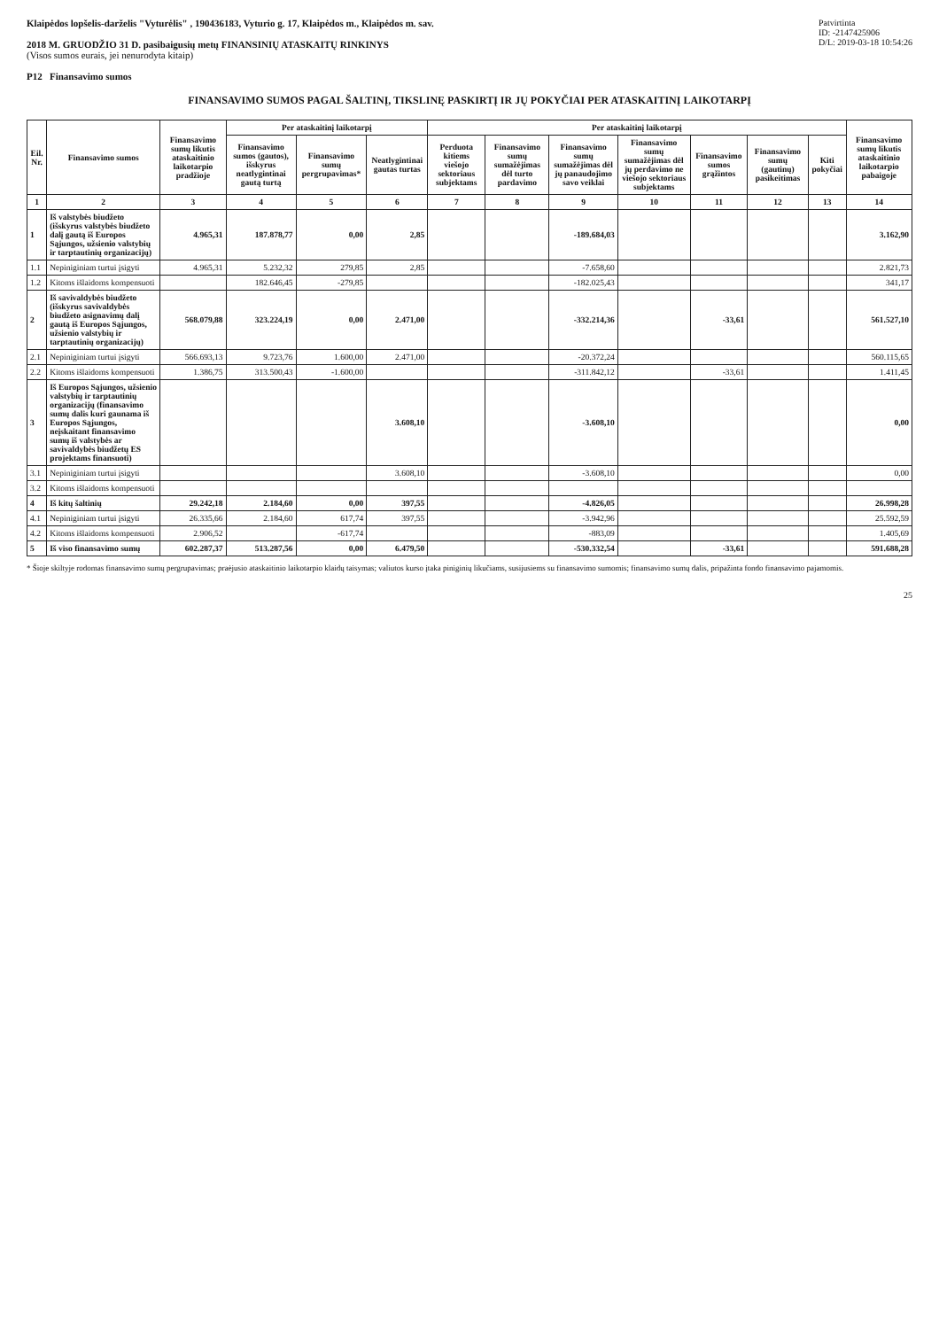Klaipėdos lopšelis-darželis "Vyturėlis" , 190436183, Vyturio g. 17, Klaipėdos m., Klaipėdos m. sav.
2018 M. GRUODŽIO 31 D. pasibaigusių metų FINANSINIŲ ATASKAITŲ RINKINYS
(Visos sumos eurais, jei nenurodyta kitaip)
P12 Finansavimo sumos
Patvirtinta
ID: -2147425906
D/L: 2019-03-18 10:54:26
FINANSAVIMO SUMOS PAGAL ŠALTINĮ, TIKSLINĘ PASKIRTĮ IR JŲ POKYČIAI PER ATASKAITINĮ LAIKOTARPĮ
| Eil. Nr. | Finansavimo sumos | Finansavimo sumų likutis ataskaitinio laikotarpio pradžioje | Per ataskaitinį laikotarpį | | | Per ataskaitinį laikotarpį | | | | | | | Finansavimo sumų likutis ataskaitinio laikotarpio pabaigoje |
| --- | --- | --- | --- | --- | --- | --- | --- | --- | --- | --- | --- | --- | --- |
| | | | Finansavimo sumos (gautos), išskyrus neatlygintinai gautą turtą | Finansavimo sumų pergrupavimas* | Neatlygintinai gautas turtas | Perduota kitiems viešojo sektoriaus subjektams | Finansavimo sumų sumažėjimas dėl turto pardavimo | Finansavimo sumų sumažėjimas dėl jų panaudojimo savo veiklai | Finansavimo sumų sumažėjimas dėl jų perdavimo ne viešojo sektoriaus subjektams | Finansavimo sumos grąžintos | Finansavimo sumų (gautinų) pasikeitimas | Kiti pokyčiai | |
| 1 | 2 | 3 | 4 | 5 | 6 | 7 | 8 | 9 | 10 | 11 | 12 | 13 | 14 |
| 1 | Iš valstybės biudžeto (išskyrus valstybės biudžeto dalį gautą iš Europos Sąjungos, užsienio valstybių ir tarptautinių organizacijų) | 4.965,31 | 187.878,77 | 0,00 | 2,85 | | | -189.684,03 | | | | | 3.162,90 |
| 1.1 | Nepiniginiam turtui įsigyti | 4.965,31 | 5.232,32 | 279,85 | 2,85 | | | -7.658,60 | | | | | 2.821,73 |
| 1.2 | Kitoms išlaidoms kompensuoti | | 182.646,45 | -279,85 | | | | -182.025,43 | | | | | 341,17 |
| 2 | Iš savivaldybės biudžeto (išskyrus savivaldybės biudžeto asignavimų dalį gautą iš Europos Sąjungos, užsienio valstybių ir tarptautinių organizacijų) | 568.079,88 | 323.224,19 | 0,00 | 2.471,00 | | | -332.214,36 | | -33,61 | | | 561.527,10 |
| 2.1 | Nepiniginiam turtui įsigyti | 566.693,13 | 9.723,76 | 1.600,00 | 2.471,00 | | | -20.372,24 | | | | | 560.115,65 |
| 2.2 | Kitoms išlaidoms kompensuoti | 1.386,75 | 313.500,43 | -1.600,00 | | | | -311.842,12 | | -33,61 | | | 1.411,45 |
| 3 | Iš Europos Sąjungos, užsienio valstybių ir tarptautinių organizacijų (finansavimo sumų dalis kuri gaunama iš Europos Sąjungos, neįskaitant finansavimo sumų iš valstybės ar savivaldybės biudžetų ES projektams finansuoti) | | | | 3.608,10 | | | -3.608,10 | | | | | 0,00 |
| 3.1 | Nepiniginiam turtui įsigyti | | | | 3.608,10 | | | -3.608,10 | | | | | 0,00 |
| 3.2 | Kitoms išlaidoms kompensuoti | | | | | | | | | | | | |
| 4 | Iš kitų šaltinių | 29.242,18 | 2.184,60 | 0,00 | 397,55 | | | -4.826,05 | | | | | 26.998,28 |
| 4.1 | Nepiniginiam turtui įsigyti | 26.335,66 | 2.184,60 | 617,74 | 397,55 | | | -3.942,96 | | | | | 25.592,59 |
| 4.2 | Kitoms išlaidoms kompensuoti | 2.906,52 | | -617,74 | | | | -883,09 | | | | | 1.405,69 |
| 5 | Iš viso finansavimo sumų | 602.287,37 | 513.287,56 | 0,00 | 6.479,50 | | | -530.332,54 | | -33,61 | | | 591.688,28 |
* Šioje skiltyje rodomas finansavimo sumų pergrupavimas; praėjusio ataskaitinio laikotarpio klaidų taisymas; valiutos kurso įtaka piniginių likučiams, susijusiems su finansavimo sumomis; finansavimo sumų dalis, pripažinta fondo finansavimo pajamomis.
25